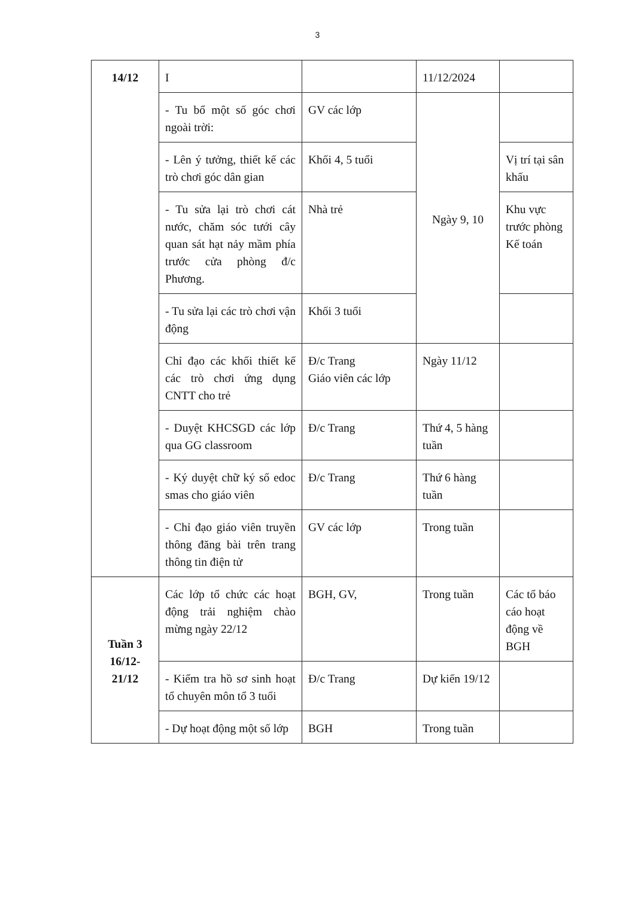3
| 14/12 | I | | 11/12/2024 | |
| | - Tu bổ một số góc chơi ngoài trời: | GV các lớp | Ngày 9, 10 | |
| | - Lên ý tưởng, thiết kế các trò chơi góc dân gian | Khối 4, 5 tuổi | | Vị trí tại sân khấu |
| | - Tu sửa lại trò chơi cát nước, chăm sóc tưới cây quan sát hạt nảy mầm phía trước cửa phòng đ/c Phương. | Nhà trẻ | | Khu vực trước phòng Kế toán |
| | - Tu sửa lại các trò chơi vận động | Khối 3 tuổi | | |
| | Chỉ đạo các khối thiết kế các trò chơi ứng dụng CNTT cho trẻ | Đ/c Trang Giáo viên các lớp | Ngày 11/12 | |
| | - Duyệt KHCSGD các lớp qua GG classroom | Đ/c Trang | Thứ 4, 5 hàng tuần | |
| | - Ký duyệt chữ ký số edoc smas cho giáo viên | Đ/c Trang | Thứ 6 hàng tuần | |
| | - Chỉ đạo giáo viên truyền thông đăng bài trên trang thông tin điện tử | GV các lớp | Trong tuần | |
| Tuần 3 16/12- 21/12 | Các lớp tổ chức các hoạt động trải nghiệm chào mừng ngày 22/12 | BGH, GV, | Trong tuần | Các tổ báo cáo hoạt động về BGH |
| | - Kiểm tra hồ sơ sinh hoạt tổ chuyên môn tổ 3 tuổi | Đ/c Trang | Dự kiến 19/12 | |
| | - Dự hoạt động một số lớp | BGH | Trong tuần | |